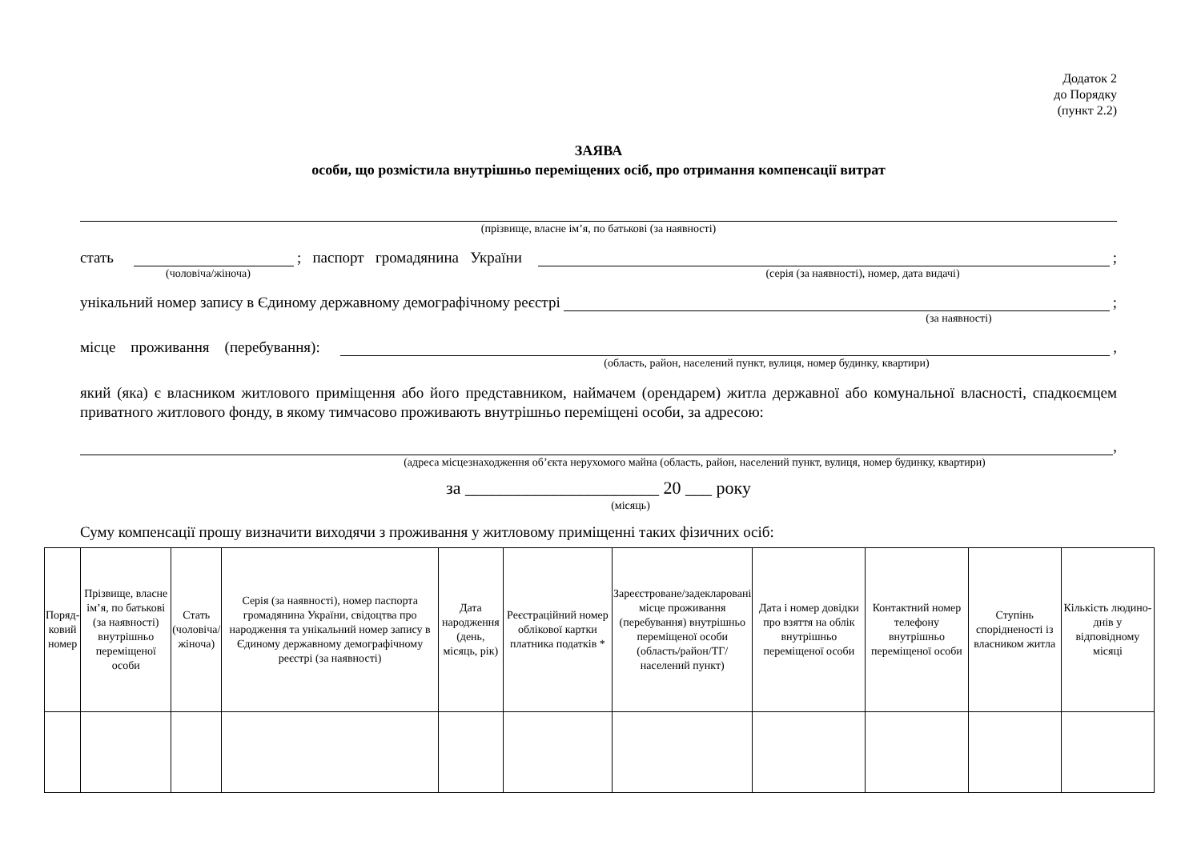Додаток 2
до Порядку
(пункт 2.2)
ЗАЯВА
особи, що розмістила внутрішньо переміщених осіб, про отримання компенсації витрат
(прізвище, власне ім’я, по батькові (за наявності)
стать ; паспорт громадянина України ;
(чоловіча/жіноча) (серія (за наявності), номер, дата видачі)
унікальний номер запису в Єдиному державному демографічному реєстрі ;
(за наявності)
місце проживання (перебування): ,
(область, район, населений пункт, вулиця, номер будинку, квартири)
який (яка) є власником житлового приміщення або його представником, наймачем (орендарем) житла державної або комунальної власності, спадкоємцем приватного житлового фонду, в якому тимчасово проживають внутрішньо переміщені особи, за адресою:
,
(адреса місцезнаходження об’єкта нерухомого майна (область, район, населений пункт, вулиця, номер будинку, квартири)
за ______________________ 20 ___ року
(місяць)
Суму компенсації прошу визначити виходячи з проживання у житловому приміщенні таких фізичних осіб:
| Поряд- ковий номер | Прізвище, власне ім’я, по батькові (за наявності) внутрішньо переміщеної особи | Стать (чоловіча/ жіноча) | Серія (за наявності), номер паспорта громадянина України, свідоцтва про народження та унікальний номер запису в Єдиному державному демографічному реєстрі (за наявності) | Дата народження (день, місяць, рік) | Реєстраційний номер облікової картки платника податків * | Зареєстроване/задекларовані місце проживання (перебування) внутрішньо переміщеної особи (область/район/ТГ/населений пункт) | Дата і номер довідки про взяття на облік внутрішньо переміщеної особи | Контактний номер телефону внутрішньо переміщеної особи | Ступінь спорідненості із власником житла | Кількість людино-днів у відповідному місяці |
| --- | --- | --- | --- | --- | --- | --- | --- | --- | --- | --- |